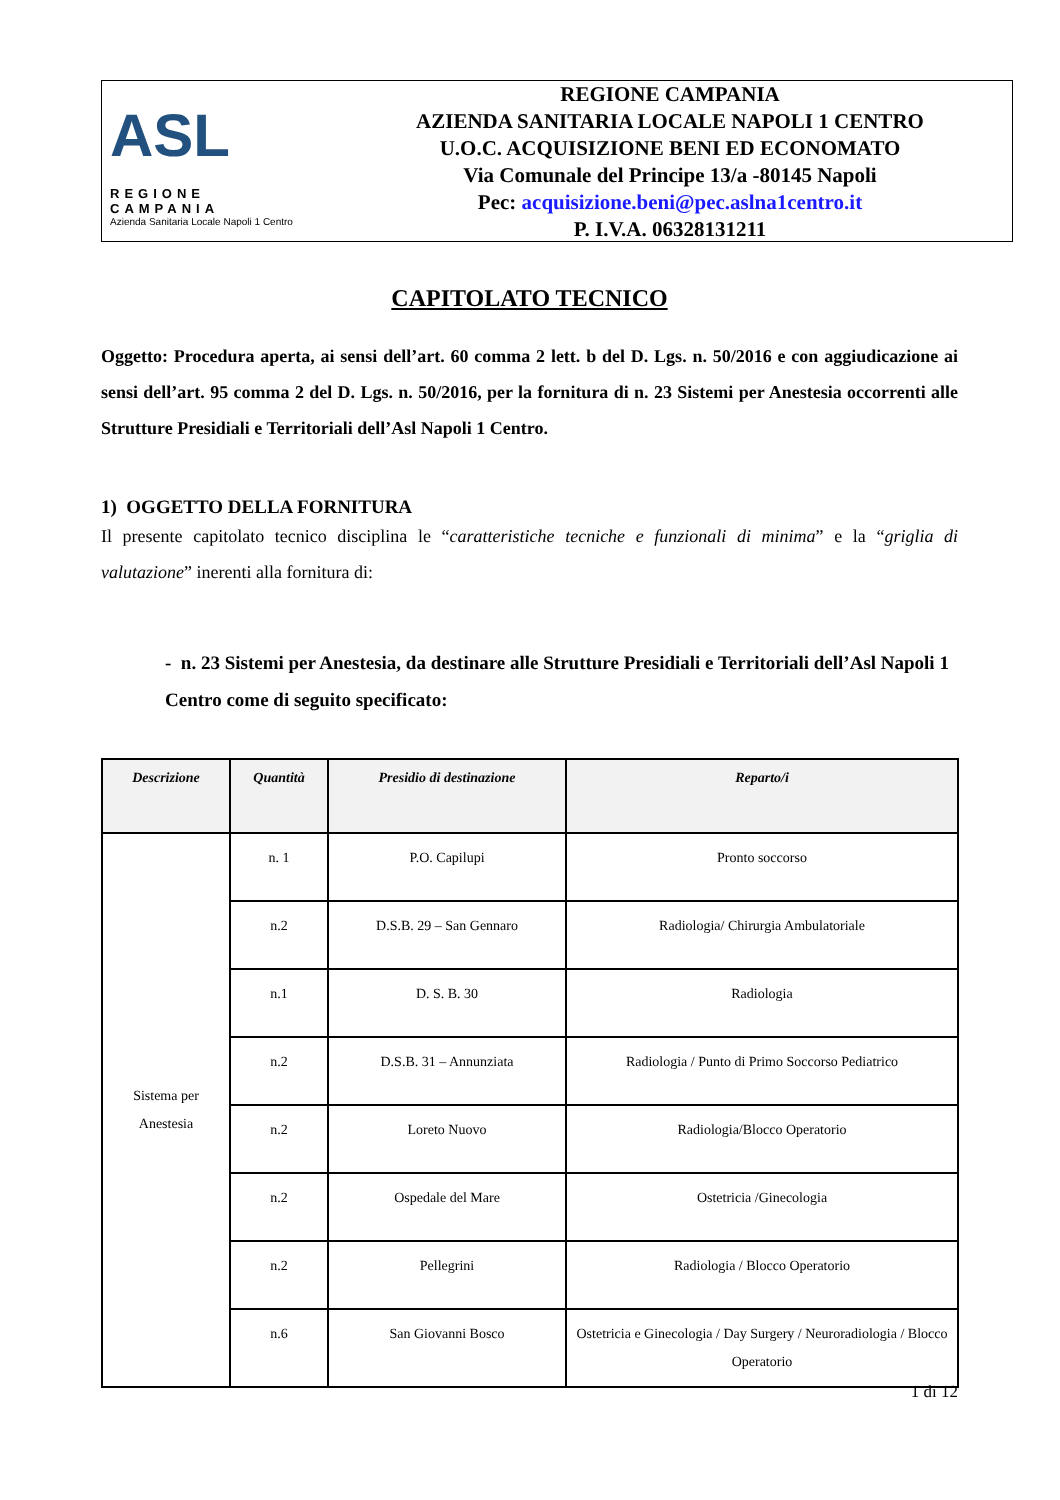ASL
REGIONE CAMPANIA
Azienda Sanitaria Locale Napoli 1 Centro
REGIONE CAMPANIA
AZIENDA SANITARIA LOCALE NAPOLI 1 CENTRO
U.O.C. ACQUISIZIONE BENI ED ECONOMATO
Via Comunale del Principe 13/a -80145 Napoli
Pec: acquisizione.beni@pec.aslna1centro.it
P. I.V.A. 06328131211
CAPITOLATO TECNICO
Oggetto: Procedura aperta, ai sensi dell’art. 60 comma 2 lett. b del D. Lgs. n. 50/2016 e con aggiudicazione ai sensi dell’art. 95 comma 2 del D. Lgs. n. 50/2016, per la fornitura di n. 23 Sistemi per Anestesia occorrenti alle Strutture Presidiali e Territoriali dell’Asl Napoli 1 Centro.
1) OGGETTO DELLA FORNITURA
Il presente capitolato tecnico disciplina le “caratteristiche tecniche e funzionali di minima” e la “griglia di valutazione” inerenti alla fornitura di:
- n. 23 Sistemi per Anestesia, da destinare alle Strutture Presidiali e Territoriali dell’Asl Napoli 1 Centro come di seguito specificato:
| Descrizione | Quantità | Presidio di destinazione | Reparto/i |
| --- | --- | --- | --- |
| Sistema per Anestesia | n. 1 | P.O. Capilupi | Pronto soccorso |
| | n.2 | D.S.B. 29 – San Gennaro | Radiologia/ Chirurgia Ambulatoriale |
| | n.1 | D. S. B. 30 | Radiologia |
| | n.2 | D.S.B. 31 – Annunziata | Radiologia / Punto di Primo Soccorso Pediatrico |
| | n.2 | Loreto Nuovo | Radiologia/Blocco Operatorio |
| | n.2 | Ospedale del Mare | Ostetricia /Ginecologia |
| | n.2 | Pellegrini | Radiologia / Blocco Operatorio |
| | n.6 | San Giovanni Bosco | Ostetricia e Ginecologia / Day Surgery / Neuroradiologia / Blocco Operatorio |
1 di 12